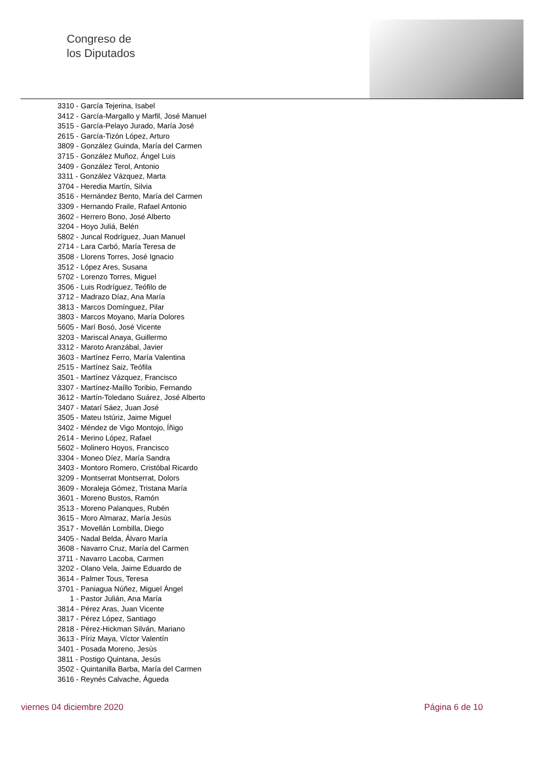Congreso de
los Diputados
3310 - García Tejerina, Isabel
3412 - García-Margallo y Marfil, José Manuel
3515 - García-Pelayo Jurado, María José
2615 - García-Tizón López, Arturo
3809 - González Guinda, María del Carmen
3715 - González Muñoz, Ángel Luis
3409 - González Terol, Antonio
3311 - González Vázquez, Marta
3704 - Heredia Martín, Silvia
3516 - Hernández Bento, María del Carmen
3309 - Hernando Fraile, Rafael Antonio
3602 - Herrero Bono, José Alberto
3204 - Hoyo Juliá, Belén
5802 - Juncal Rodríguez, Juan Manuel
2714 - Lara Carbó, María Teresa de
3508 - Llorens Torres, José Ignacio
3512 - López Ares, Susana
5702 - Lorenzo Torres, Miguel
3506 - Luis Rodríguez, Teófilo de
3712 - Madrazo Díaz, Ana María
3813 - Marcos Domínguez, Pilar
3803 - Marcos Moyano, María Dolores
5605 - Marí Bosó, José Vicente
3203 - Mariscal Anaya, Guillermo
3312 - Maroto Aranzábal, Javier
3603 - Martínez Ferro, María Valentina
2515 - Martínez Saiz, Teófila
3501 - Martínez Vázquez, Francisco
3307 - Martínez-Maíllo Toribio, Fernando
3612 - Martín-Toledano Suárez, José Alberto
3407 - Matarí Sáez, Juan José
3505 - Mateu Istúriz, Jaime Miguel
3402 - Méndez de Vigo Montojo, Íñigo
2614 - Merino López, Rafael
5602 - Molinero Hoyos, Francisco
3304 - Moneo Díez, María Sandra
3403 - Montoro Romero, Cristóbal Ricardo
3209 - Montserrat Montserrat, Dolors
3609 - Moraleja Gómez, Tristana María
3601 - Moreno Bustos, Ramón
3513 - Moreno Palanques, Rubén
3615 - Moro Almaraz, María Jesús
3517 - Movellán Lombilla, Diego
3405 - Nadal Belda, Álvaro María
3608 - Navarro Cruz, María del Carmen
3711 - Navarro Lacoba, Carmen
3202 - Olano Vela, Jaime Eduardo de
3614 - Palmer Tous, Teresa
3701 - Paniagua Núñez, Miguel Ángel
1 - Pastor Julián, Ana María
3814 - Pérez Aras, Juan Vicente
3817 - Pérez López, Santiago
2818 - Pérez-Hickman Silván, Mariano
3613 - Píriz Maya, Víctor Valentín
3401 - Posada Moreno, Jesús
3811 - Postigo Quintana, Jesús
3502 - Quintanilla Barba, María del Carmen
3616 - Reynés Calvache, Águeda
viernes 04 diciembre 2020 Página 6 de 10